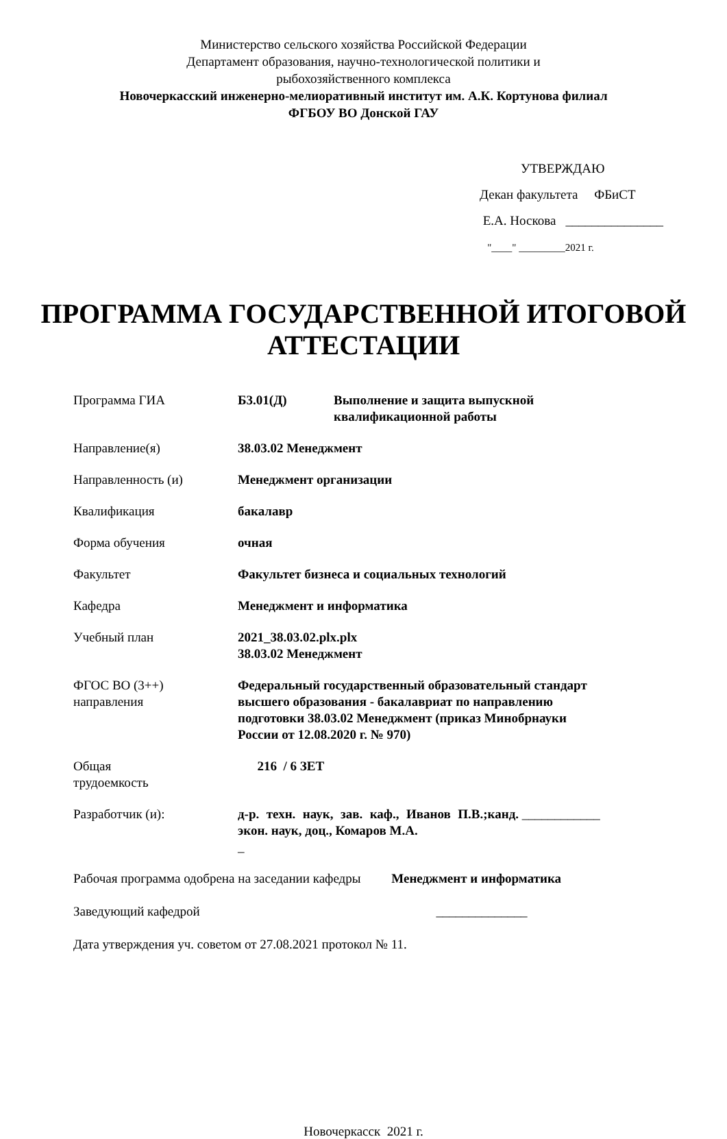Министерство сельского хозяйства Российской Федерации
Департамент образования, научно-технологической политики и
рыбохозяйственного комплекса
Новочеркасский инженерно-мелиоративный институт им. А.К. Кортунова филиал
ФГБОУ ВО Донской ГАУ
УТВЕРЖДАЮ
Декан факультета ФБиСТ
Е.А. Носкова _______________
"____" _________2021 г.
ПРОГРАММА ГОСУДАРСТВЕННОЙ ИТОГОВОЙ
АТТЕСТАЦИИ
| Программа ГИА | Б3.01(Д) Выполнение и защита выпускной квалификационной работы |
| Направление(я) | 38.03.02 Менеджмент |
| Направленность (и) | Менеджмент организации |
| Квалификация | бакалавр |
| Форма обучения | очная |
| Факультет | Факультет бизнеса и социальных технологий |
| Кафедра | Менеджмент и информатика |
| Учебный план | 2021_38.03.02.plx.plx 38.03.02 Менеджмент |
| ФГОС ВО (3++) направления | Федеральный государственный образовательный стандарт высшего образования - бакалавриат по направлению подготовки 38.03.02 Менеджмент (приказ Минобрнауки России от 12.08.2020 г. № 970) |
| Общая трудоемкость | 216 / 6 ЗЕТ |
| Разработчик (и): | д-р. техн. наук, зав. каф., Иванов П.В.;канд. экон. наук, доц., Комаров М.А. ____________ _ |
Рабочая программа одобрена на заседании кафедры Менеджмент и информатика
Заведующий кафедрой ______________
Дата утверждения уч. советом от 27.08.2021 протокол № 11.
Новочеркасск 2021 г.